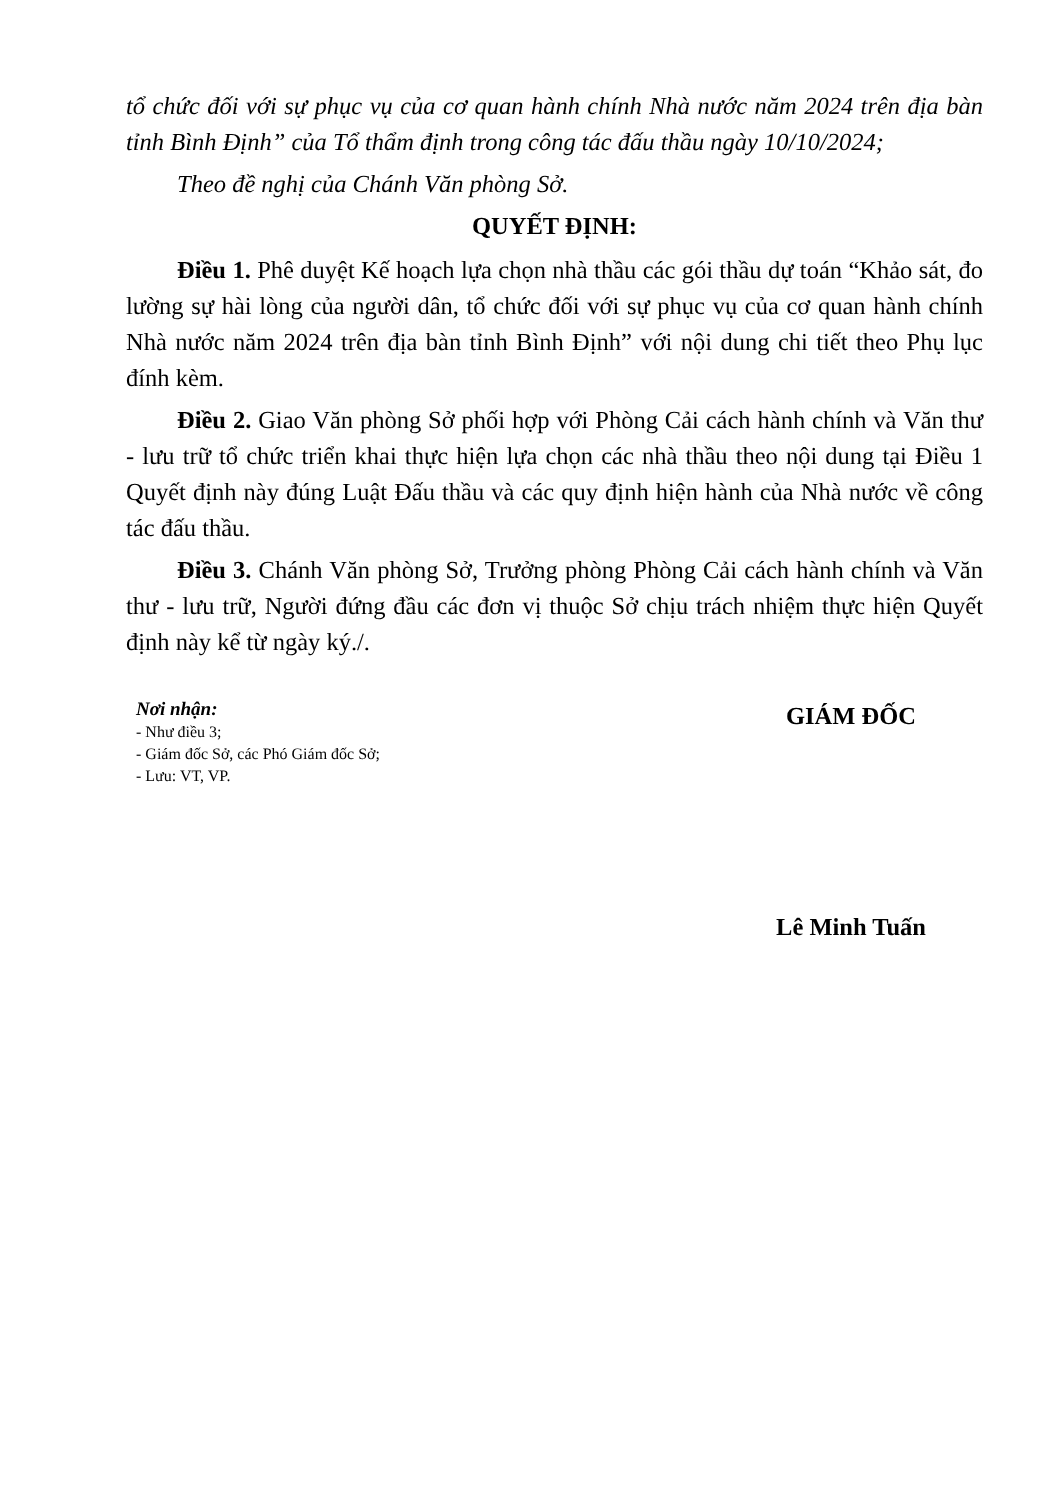tổ chức đối với sự phục vụ của cơ quan hành chính Nhà nước năm 2024 trên địa bàn tỉnh Bình Định” của Tổ thẩm định trong công tác đấu thầu ngày 10/10/2024;
Theo đề nghị của Chánh Văn phòng Sở.
QUYẾT ĐỊNH:
Điều 1. Phê duyệt Kế hoạch lựa chọn nhà thầu các gói thầu dự toán “Khảo sát, đo lường sự hài lòng của người dân, tổ chức đối với sự phục vụ của cơ quan hành chính Nhà nước năm 2024 trên địa bàn tỉnh Bình Định” với nội dung chi tiết theo Phụ lục đính kèm.
Điều 2. Giao Văn phòng Sở phối hợp với Phòng Cải cách hành chính và Văn thư - lưu trữ tổ chức triển khai thực hiện lựa chọn các nhà thầu theo nội dung tại Điều 1 Quyết định này đúng Luật Đấu thầu và các quy định hiện hành của Nhà nước về công tác đấu thầu.
Điều 3. Chánh Văn phòng Sở, Trưởng phòng Phòng Cải cách hành chính và Văn thư - lưu trữ, Người đứng đầu các đơn vị thuộc Sở chịu trách nhiệm thực hiện Quyết định này kể từ ngày ký./.
Nơi nhận:
- Như điều 3;
- Giám đốc Sở, các Phó Giám đốc Sở;
- Lưu: VT, VP.
GIÁM ĐỐC
Lê Minh Tuấn